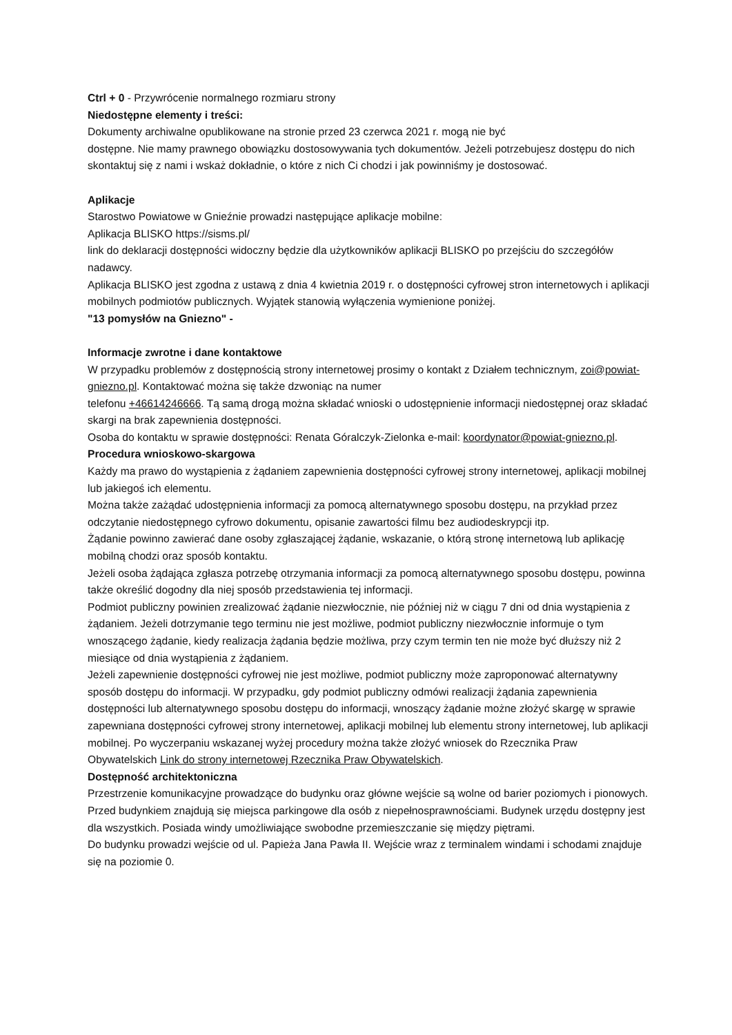Ctrl + 0 - Przywrócenie normalnego rozmiaru strony
Niedostępne elementy i treści:
Dokumenty archiwalne opublikowane na stronie przed 23 czerwca 2021 r. mogą nie być
dostępne. Nie mamy prawnego obowiązku dostosowywania tych dokumentów. Jeżeli potrzebujesz dostępu do nich skontaktuj się z nami i wskaż dokładnie, o które z nich Ci chodzi i jak powinniśmy je dostosować.
Aplikacje
Starostwo Powiatowe w Gnieźnie prowadzi następujące aplikacje mobilne:
Aplikacja BLISKO https://sisms.pl/
link do deklaracji dostępności widoczny będzie dla użytkowników aplikacji BLISKO po przejściu do szczegółów nadawcy.
Aplikacja BLISKO jest zgodna z ustawą z dnia 4 kwietnia 2019 r. o dostępności cyfrowej stron internetowych i aplikacji mobilnych podmiotów publicznych. Wyjątek stanowią wyłączenia wymienione poniżej.
"13 pomysłów na Gniezno" -
Informacje zwrotne i dane kontaktowe
W przypadku problemów z dostępnością strony internetowej prosimy o kontakt z Działem technicznym, zoi@powiat-gniezno.pl. Kontaktować można się także dzwoniąc na numer
telefonu +46614246666. Tą samą drogą można składać wnioski o udostępnienie informacji niedostępnej oraz składać skargi na brak zapewnienia dostępności.
Osoba do kontaktu w sprawie dostępności: Renata Góralczyk-Zielonka e-mail: koordynator@powiat-gniezno.pl.
Procedura wnioskowo-skargowa
Każdy ma prawo do wystąpienia z żądaniem zapewnienia dostępności cyfrowej strony internetowej, aplikacji mobilnej lub jakiegoś ich elementu.
Można także zażądać udostępnienia informacji za pomocą alternatywnego sposobu dostępu, na przykład przez odczytanie niedostępnego cyfrowo dokumentu, opisanie zawartości filmu bez audiodeskrypcji itp.
Żądanie powinno zawierać dane osoby zgłaszającej żądanie, wskazanie, o którą stronę internetową lub aplikację mobilną chodzi oraz sposób kontaktu.
Jeżeli osoba żądająca zgłasza potrzebę otrzymania informacji za pomocą alternatywnego sposobu dostępu, powinna także określić dogodny dla niej sposób przedstawienia tej informacji.
Podmiot publiczny powinien zrealizować żądanie niezwłocznie, nie później niż w ciągu 7 dni od dnia wystąpienia z żądaniem. Jeżeli dotrzymanie tego terminu nie jest możliwe, podmiot publiczny niezwłocznie informuje o tym wnoszącego żądanie, kiedy realizacja żądania będzie możliwa, przy czym termin ten nie może być dłuższy niż 2 miesiące od dnia wystąpienia z żądaniem.
Jeżeli zapewnienie dostępności cyfrowej nie jest możliwe, podmiot publiczny może zaproponować alternatywny sposób dostępu do informacji. W przypadku, gdy podmiot publiczny odmówi realizacji żądania zapewnienia dostępności lub alternatywnego sposobu dostępu do informacji, wnoszący żądanie możne złożyć skargę w sprawie zapewniana dostępności cyfrowej strony internetowej, aplikacji mobilnej lub elementu strony internetowej, lub aplikacji mobilnej. Po wyczerpaniu wskazanej wyżej procedury można także złożyć wniosek do Rzecznika Praw Obywatelskich Link do strony internetowej Rzecznika Praw Obywatelskich.
Dostępność architektoniczna
Przestrzenie komunikacyjne prowadzące do budynku oraz główne wejście są wolne od barier poziomych i pionowych. Przed budynkiem znajdują się miejsca parkingowe dla osób z niepełnosprawnościami. Budynek urzędu dostępny jest dla wszystkich. Posiada windy umożliwiające swobodne przemieszczanie się między piętrami.
Do budynku prowadzi wejście od ul. Papieża Jana Pawła II. Wejście wraz z terminalem windami i schodami znajduje się na poziomie 0.